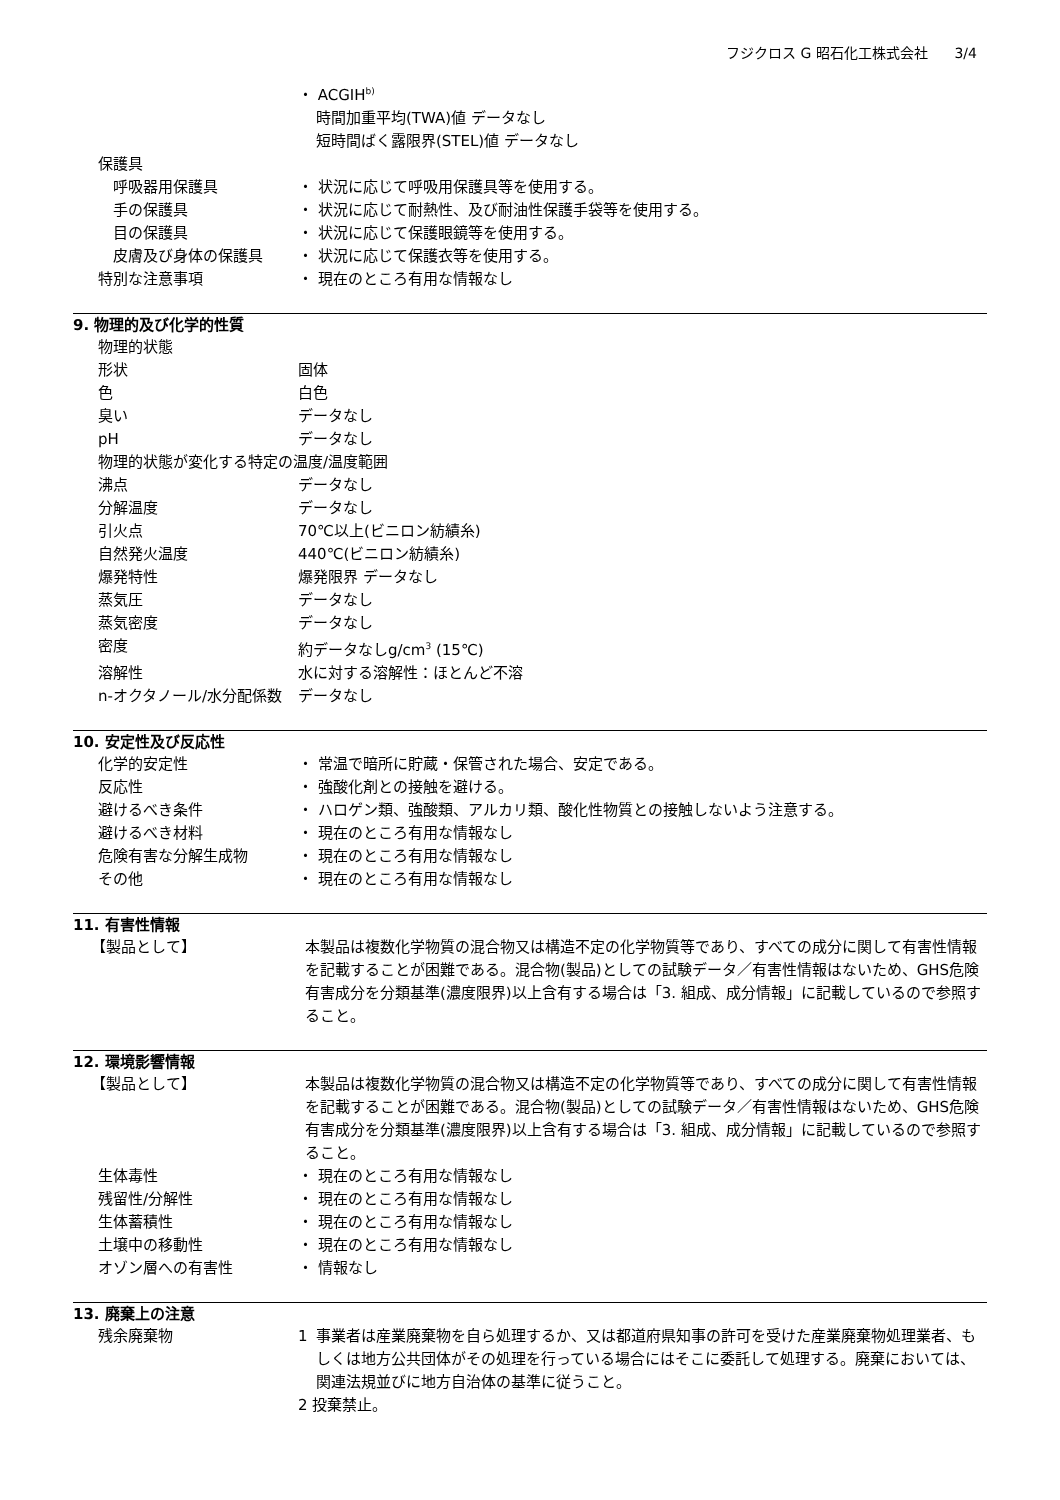フジクロス G 昭石化工株式会社 3/4
・ ACGIH<sup>b)</sup>
時間加重平均(TWA)値 データなし
短時間ばく露限界(STEL)値 データなし
保護具
呼吸器用保護具 ・ 状況に応じて呼吸用保護具等を使用する。
手の保護具 ・ 状況に応じて耐熱性、及び耐油性保護手袋等を使用する。
目の保護具 ・ 状況に応じて保護眼鏡等を使用する。
皮膚及び身体の保護具 ・ 状況に応じて保護衣等を使用する。
特別な注意事項 ・ 現在のところ有用な情報なし
9. 物理的及び化学的性質
物理的状態
形状 固体
色 白色
臭い データなし
pH データなし
物理的状態が変化する特定の温度/温度範囲
沸点 データなし
分解温度 データなし
引火点 70℃以上(ビニロン紡績糸)
自然発火温度 440℃(ビニロン紡績糸)
爆発特性 爆発限界 データなし
蒸気圧 データなし
蒸気密度 データなし
密度 約データなしg/cm<sup>3</sup> (15℃)
溶解性 水に対する溶解性：ほとんど不溶
n-オクタノール/水分配係数 データなし
10. 安定性及び反応性
化学的安定性 ・ 常温で暗所に貯蔵・保管された場合、安定である。
反応性 ・ 強酸化剤との接触を避ける。
避けるべき条件 ・ ハロゲン類、強酸類、アルカリ類、酸化性物質との接触しないよう注意する。
避けるべき材料 ・ 現在のところ有用な情報なし
危険有害な分解生成物 ・ 現在のところ有用な情報なし
その他 ・ 現在のところ有用な情報なし
11. 有害性情報
【製品として】 本製品は複数化学物質の混合物又は構造不定の化学物質等であり、すべての成分に関して有害性情報を記載することが困難である。混合物(製品)としての試験データ／有害性情報はないため、GHS危険有害成分を分類基準(濃度限界)以上含有する場合は「3. 組成、成分情報」に記載しているので参照すること。
12. 環境影響情報
【製品として】 本製品は複数化学物質の混合物又は構造不定の化学物質等であり、すべての成分に関して有害性情報を記載することが困難である。混合物(製品)としての試験データ／有害性情報はないため、GHS危険有害成分を分類基準(濃度限界)以上含有する場合は「3. 組成、成分情報」に記載しているので参照すること。
生体毒性 ・ 現在のところ有用な情報なし
残留性/分解性 ・ 現在のところ有用な情報なし
生体蓄積性 ・ 現在のところ有用な情報なし
土壌中の移動性 ・ 現在のところ有用な情報なし
オゾン層への有害性 ・ 情報なし
13. 廃棄上の注意
残余廃棄物 1 事業者は産業廃棄物を自ら処理するか、又は都道府県知事の許可を受けた産業廃棄物処理業者、もしくは地方公共団体がその処理を行っている場合にはそこに委託して処理する。廃棄においては、関連法規並びに地方自治体の基準に従うこと。
2 投棄禁止。